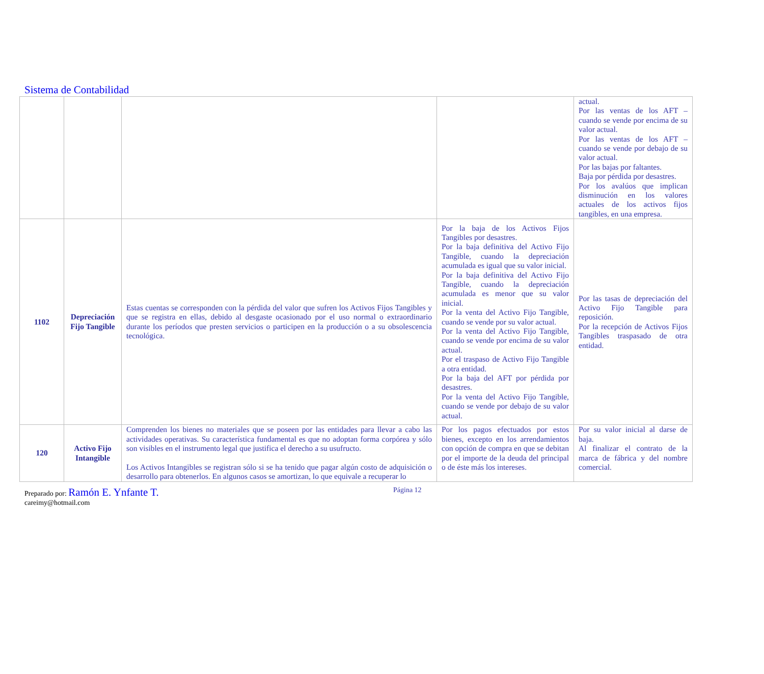Sistema de Contabilidad
| | | | | actual. Por las ventas de los AFT – cuando se vende por encima de su valor actual. Por las ventas de los AFT – cuando se vende por debajo de su valor actual. Por las bajas por faltantes. Baja por pérdida por desastres. Por los avalúos que implican disminución en los valores actuales de los activos fijos tangibles, en una empresa. |
| 1102 | Depreciación Fijo Tangible | Estas cuentas se corresponden con la pérdida del valor que sufren los Activos Fijos Tangibles y que se registra en ellas, debido al desgaste ocasionado por el uso normal o extraordinario durante los períodos que presten servicios o participen en la producción o a su obsolescencia tecnológica. | Por la baja de los Activos Fijos Tangibles por desastres. Por la baja definitiva del Activo Fijo Tangible, cuando la depreciación acumulada es igual que su valor inicial. Por la baja definitiva del Activo Fijo Tangible, cuando la depreciación acumulada es menor que su valor inicial. Por la venta del Activo Fijo Tangible, cuando se vende por su valor actual. Por la venta del Activo Fijo Tangible, cuando se vende por encima de su valor actual. Por el traspaso de Activo Fijo Tangible a otra entidad. Por la baja del AFT por pérdida por desastres. Por la venta del Activo Fijo Tangible, cuando se vende por debajo de su valor actual. | Por las tasas de depreciación del Activo Fijo Tangible para reposición. Por la recepción de Activos Fijos Tangibles traspasado de otra entidad. |
| 120 | Activo Fijo Intangible | Comprenden los bienes no materiales que se poseen por las entidades para llevar a cabo las actividades operativas. Su característica fundamental es que no adoptan forma corpórea y sólo son visibles en el instrumento legal que justifica el derecho a su usufructo. Los Activos Intangibles se registran sólo si se ha tenido que pagar algún costo de adquisición o desarrollo para obtenerlos. En algunos casos se amortizan, lo que equivale a recuperar lo | Por los pagos efectuados por estos bienes, excepto en los arrendamientos con opción de compra en que se debitan por el importe de la deuda del principal o de éste más los intereses. | Por su valor inicial al darse de baja. Al finalizar el contrato de la marca de fábrica y del nombre comercial. |
Preparado por: Ramón E. Ynfante T.
careimy@hotmail.com
Página 12